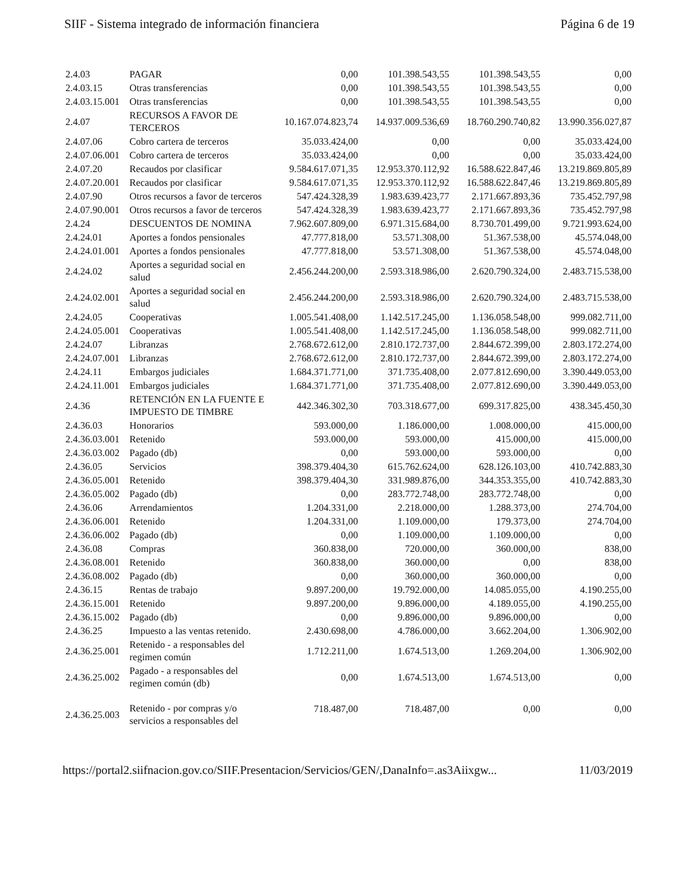SIIF - Sistema integrado de información financiera Página 6 de 19
| 2.4.03 | PAGAR | 0,00 | 101.398.543,55 | 101.398.543,55 | 0,00 |
| 2.4.03.15 | Otras transferencias | 0,00 | 101.398.543,55 | 101.398.543,55 | 0,00 |
| 2.4.03.15.001 | Otras transferencias | 0,00 | 101.398.543,55 | 101.398.543,55 | 0,00 |
| 2.4.07 | RECURSOS A FAVOR DE TERCEROS | 10.167.074.823,74 | 14.937.009.536,69 | 18.760.290.740,82 | 13.990.356.027,87 |
| 2.4.07.06 | Cobro cartera de terceros | 35.033.424,00 | 0,00 | 0,00 | 35.033.424,00 |
| 2.4.07.06.001 | Cobro cartera de terceros | 35.033.424,00 | 0,00 | 0,00 | 35.033.424,00 |
| 2.4.07.20 | Recaudos por clasificar | 9.584.617.071,35 | 12.953.370.112,92 | 16.588.622.847,46 | 13.219.869.805,89 |
| 2.4.07.20.001 | Recaudos por clasificar | 9.584.617.071,35 | 12.953.370.112,92 | 16.588.622.847,46 | 13.219.869.805,89 |
| 2.4.07.90 | Otros recursos a favor de terceros | 547.424.328,39 | 1.983.639.423,77 | 2.171.667.893,36 | 735.452.797,98 |
| 2.4.07.90.001 | Otros recursos a favor de terceros | 547.424.328,39 | 1.983.639.423,77 | 2.171.667.893,36 | 735.452.797,98 |
| 2.4.24 | DESCUENTOS DE NOMINA | 7.962.607.809,00 | 6.971.315.684,00 | 8.730.701.499,00 | 9.721.993.624,00 |
| 2.4.24.01 | Aportes a fondos pensionales | 47.777.818,00 | 53.571.308,00 | 51.367.538,00 | 45.574.048,00 |
| 2.4.24.01.001 | Aportes a fondos pensionales | 47.777.818,00 | 53.571.308,00 | 51.367.538,00 | 45.574.048,00 |
| 2.4.24.02 | Aportes a seguridad social en salud | 2.456.244.200,00 | 2.593.318.986,00 | 2.620.790.324,00 | 2.483.715.538,00 |
| 2.4.24.02.001 | Aportes a seguridad social en salud | 2.456.244.200,00 | 2.593.318.986,00 | 2.620.790.324,00 | 2.483.715.538,00 |
| 2.4.24.05 | Cooperativas | 1.005.541.408,00 | 1.142.517.245,00 | 1.136.058.548,00 | 999.082.711,00 |
| 2.4.24.05.001 | Cooperativas | 1.005.541.408,00 | 1.142.517.245,00 | 1.136.058.548,00 | 999.082.711,00 |
| 2.4.24.07 | Libranzas | 2.768.672.612,00 | 2.810.172.737,00 | 2.844.672.399,00 | 2.803.172.274,00 |
| 2.4.24.07.001 | Libranzas | 2.768.672.612,00 | 2.810.172.737,00 | 2.844.672.399,00 | 2.803.172.274,00 |
| 2.4.24.11 | Embargos judiciales | 1.684.371.771,00 | 371.735.408,00 | 2.077.812.690,00 | 3.390.449.053,00 |
| 2.4.24.11.001 | Embargos judiciales | 1.684.371.771,00 | 371.735.408,00 | 2.077.812.690,00 | 3.390.449.053,00 |
| 2.4.36 | RETENCIÓN EN LA FUENTE E IMPUESTO DE TIMBRE | 442.346.302,30 | 703.318.677,00 | 699.317.825,00 | 438.345.450,30 |
| 2.4.36.03 | Honorarios | 593.000,00 | 1.186.000,00 | 1.008.000,00 | 415.000,00 |
| 2.4.36.03.001 | Retenido | 593.000,00 | 593.000,00 | 415.000,00 | 415.000,00 |
| 2.4.36.03.002 | Pagado (db) | 0,00 | 593.000,00 | 593.000,00 | 0,00 |
| 2.4.36.05 | Servicios | 398.379.404,30 | 615.762.624,00 | 628.126.103,00 | 410.742.883,30 |
| 2.4.36.05.001 | Retenido | 398.379.404,30 | 331.989.876,00 | 344.353.355,00 | 410.742.883,30 |
| 2.4.36.05.002 | Pagado (db) | 0,00 | 283.772.748,00 | 283.772.748,00 | 0,00 |
| 2.4.36.06 | Arrendamientos | 1.204.331,00 | 2.218.000,00 | 1.288.373,00 | 274.704,00 |
| 2.4.36.06.001 | Retenido | 1.204.331,00 | 1.109.000,00 | 179.373,00 | 274.704,00 |
| 2.4.36.06.002 | Pagado (db) | 0,00 | 1.109.000,00 | 1.109.000,00 | 0,00 |
| 2.4.36.08 | Compras | 360.838,00 | 720.000,00 | 360.000,00 | 838,00 |
| 2.4.36.08.001 | Retenido | 360.838,00 | 360.000,00 | 0,00 | 838,00 |
| 2.4.36.08.002 | Pagado (db) | 0,00 | 360.000,00 | 360.000,00 | 0,00 |
| 2.4.36.15 | Rentas de trabajo | 9.897.200,00 | 19.792.000,00 | 14.085.055,00 | 4.190.255,00 |
| 2.4.36.15.001 | Retenido | 9.897.200,00 | 9.896.000,00 | 4.189.055,00 | 4.190.255,00 |
| 2.4.36.15.002 | Pagado (db) | 0,00 | 9.896.000,00 | 9.896.000,00 | 0,00 |
| 2.4.36.25 | Impuesto a las ventas retenido. | 2.430.698,00 | 4.786.000,00 | 3.662.204,00 | 1.306.902,00 |
| 2.4.36.25.001 | Retenido - a responsables del regimen común | 1.712.211,00 | 1.674.513,00 | 1.269.204,00 | 1.306.902,00 |
| 2.4.36.25.002 | Pagado - a responsables del regimen común (db) | 0,00 | 1.674.513,00 | 1.674.513,00 | 0,00 |
| 2.4.36.25.003 | Retenido - por compras y/o servicios a responsables del | 718.487,00 | 718.487,00 | 0,00 | 0,00 |
https://portal2.siifnacion.gov.co/SIIF.Presentacion/Servicios/GEN/,DanaInfo=.as3Aiixgw... 11/03/2019